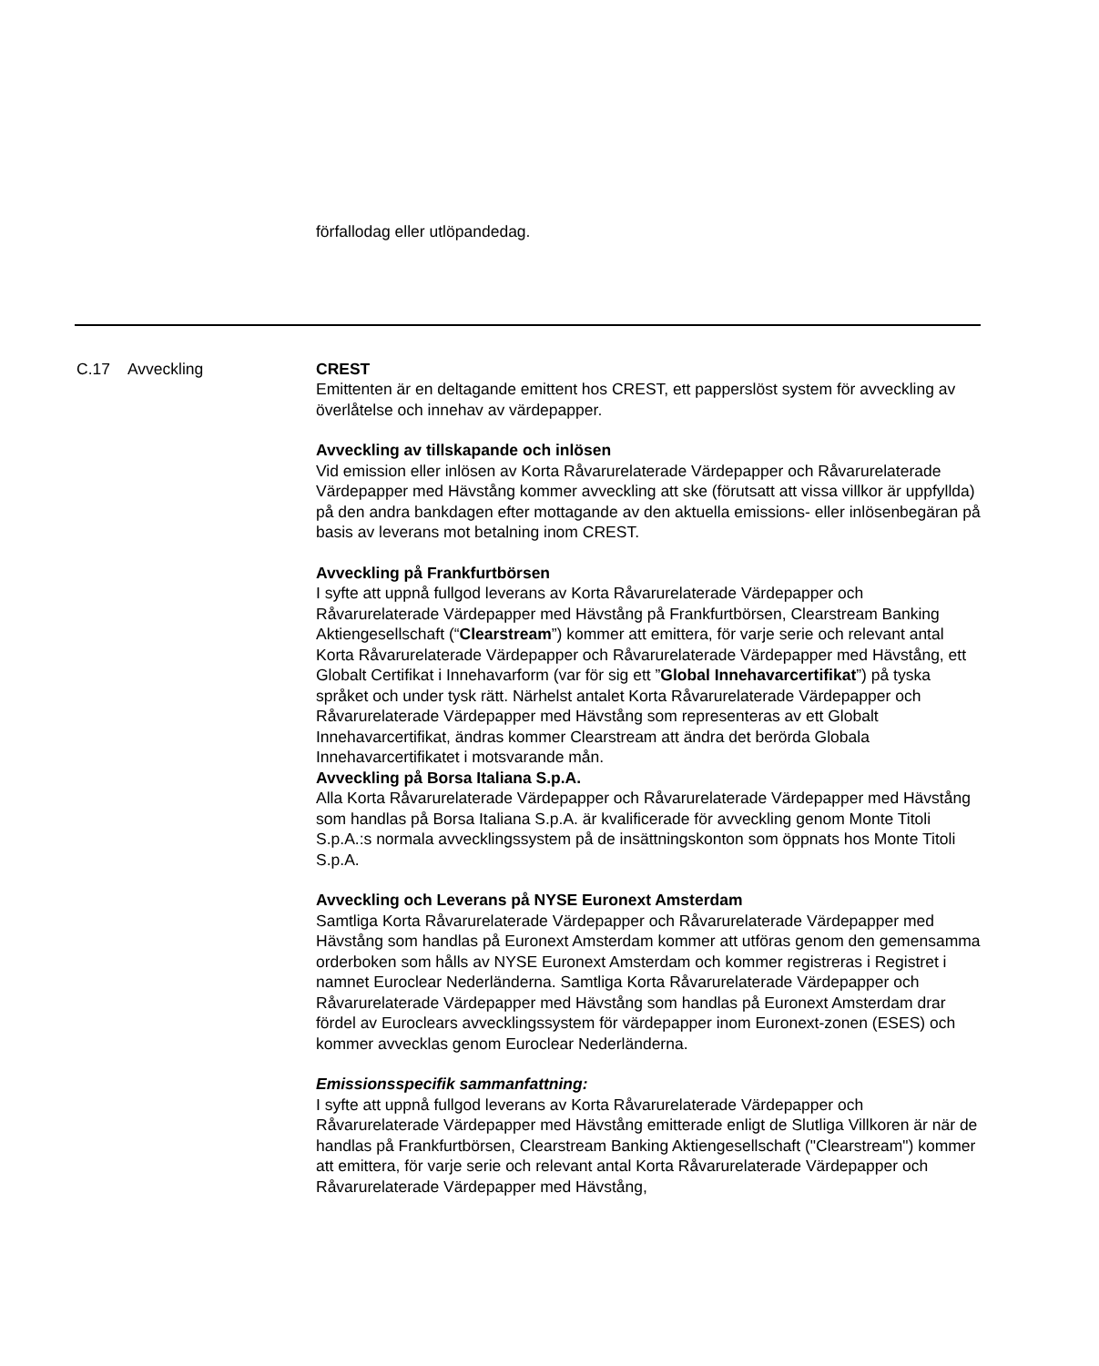förfallodag eller utlöpandedag.
C.17 Avveckling CREST
Emittenten är en deltagande emittent hos CREST, ett papperslöst system för avveckling av överlåtelse och innehav av värdepapper.
Avveckling av tillskapande och inlösen
Vid emission eller inlösen av Korta Råvarurelaterade Värdepapper och Råvarurelaterade Värdepapper med Hävstång kommer avveckling att ske (förutsatt att vissa villkor är uppfyllda) på den andra bankdagen efter mottagande av den aktuella emissions- eller inlösenbegäran på basis av leverans mot betalning inom CREST.
Avveckling på Frankfurtbörsen
I syfte att uppnå fullgod leverans av Korta Råvarurelaterade Värdepapper och Råvarurelaterade Värdepapper med Hävstång på Frankfurtbörsen, Clearstream Banking Aktiengesellschaft (“Clearstream”) kommer att emittera, för varje serie och relevant antal Korta Råvarurelaterade Värdepapper och Råvarurelaterade Värdepapper med Hävstång, ett Globalt Certifikat i Innehavarform (var för sig ett ”Global Innehavarcertifikat”) på tyska språket och under tysk rätt. Närhelst antalet Korta Råvarurelaterade Värdepapper och Råvarurelaterade Värdepapper med Hävstång som representeras av ett Globalt Innehavarcertifikat, ändras kommer Clearstream att ändra det berörda Globala Innehavarcertifikatet i motsvarande mån.
Avveckling på Borsa Italiana S.p.A.
Alla Korta Råvarurelaterade Värdepapper och Råvarurelaterade Värdepapper med Hävstång som handlas på Borsa Italiana S.p.A. är kvalificerade för avveckling genom Monte Titoli S.p.A.:s normala avvecklingssystem på de insättningskonton som öppnats hos Monte Titoli S.p.A.
Avveckling och Leverans på NYSE Euronext Amsterdam
Samtliga Korta Råvarurelaterade Värdepapper och Råvarurelaterade Värdepapper med Hävstång som handlas på Euronext Amsterdam kommer att utföras genom den gemensamma orderboken som hålls av NYSE Euronext Amsterdam och kommer registreras i Registret i namnet Euroclear Nederländerna. Samtliga Korta Råvarurelaterade Värdepapper och Råvarurelaterade Värdepapper med Hävstång som handlas på Euronext Amsterdam drar fördel av Euroclears avvecklingssystem för värdepapper inom Euronext-zonen (ESES) och kommer avvecklas genom Euroclear Nederländerna.
Emissionsspecifik sammanfattning:
I syfte att uppnå fullgod leverans av Korta Råvarurelaterade Värdepapper och Råvarurelaterade Värdepapper med Hävstång emitterade enligt de Slutliga Villkoren är när de handlas på Frankfurtbörsen, Clearstream Banking Aktiengesellschaft ("Clearstream") kommer att emittera, för varje serie och relevant antal Korta Råvarurelaterade Värdepapper och Råvarurelaterade Värdepapper med Hävstång,